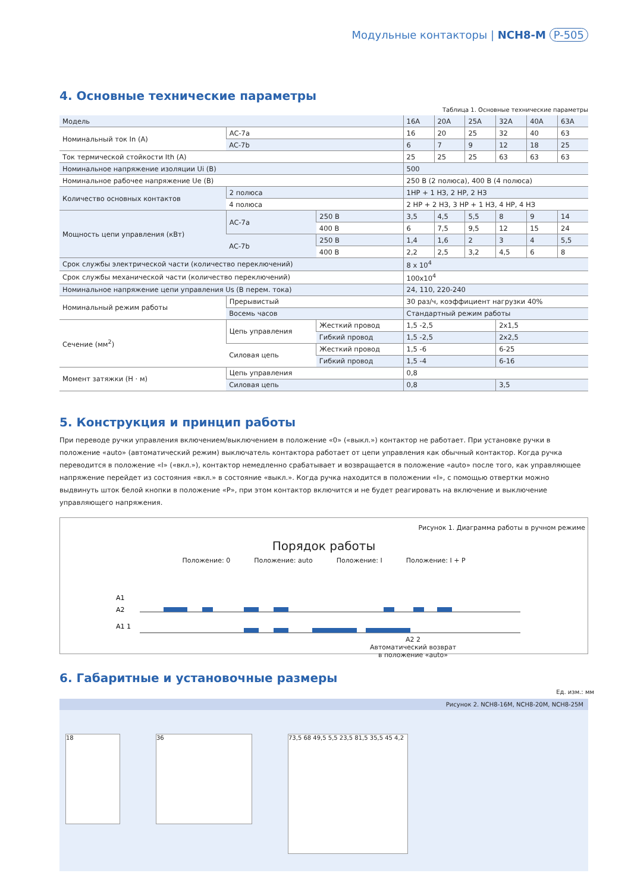Модульные контакторы | NCH8-M P-505
4. Основные технические параметры
Таблица 1. Основные технические параметры
| Модель | | | 16A | 20A | 25A | 32A | 40A | 63A |
| Номинальный ток In (A) | AC-7a | | 16 | 20 | 25 | 32 | 40 | 63 |
| | AC-7b | | 6 | 7 | 9 | 12 | 18 | 25 |
| Ток термической стойкости Ith (A) | | | 25 | 25 | 25 | 63 | 63 | 63 |
| Номинальное напряжение изоляции Ui (B) | | | 500 | | | | | |
| Номинальное рабочее напряжение Ue (B) | | | 250 В (2 полюса), 400 В (4 полюса) | | | | | |
| Количество основных контактов | 2 полюса | | 1НР + 1 НЗ, 2 НР, 2 НЗ | | | | | |
| | 4 полюса | | 2 НР + 2 НЗ, 3 НР + 1 НЗ, 4 НР, 4 НЗ | | | | | |
| Мощность цепи управления (кВт) | AC-7a | 250 В | 3,5 | 4,5 | 5,5 | 8 | 9 | 14 |
| | | 400 В | 6 | 7,5 | 9,5 | 12 | 15 | 24 |
| | AC-7b | 250 В | 1,4 | 1,6 | 2 | 3 | 4 | 5,5 |
| | | 400 В | 2,2 | 2,5 | 3,2 | 4,5 | 6 | 8 |
| Срок службы электрической части (количество переключений) | | | 8 x 10<sup>4</sup> | | | | | |
| Срок службы механической части (количество переключений) | | | 100x10<sup>4</sup> | | | | | |
| Номинальное напряжение цепи управления Us (В перем. тока) | | | 24, 110, 220-240 | | | | | |
| Номинальный режим работы | Прерывистый | | 30 раз/ч, коэффициент нагрузки 40% | | | | | |
| | Восемь часов | | Стандартный режим работы | | | | | |
| Сечение (мм<sup>2</sup>) | Цепь управления | Жесткий провод | 1,5 -2,5 | | | 2x1,5 | | |
| | | Гибкий провод | 1,5 -2,5 | | | 2x2,5 | | |
| | Силовая цепь | Жесткий провод | 1,5 -6 | | | 6-25 | | |
| | | Гибкий провод | 1,5 -4 | | | 6-16 | | |
| Момент затяжки (Н · м) | Цепь управления | | 0,8 | | | | | |
| | Силовая цепь | | 0,8 | | | 3,5 | | |
5. Конструкция и принцип работы
При переводе ручки управления включением/выключением в положение «0» («выкл.») контактор не работает. При установке ручки в положение «auto» (автоматический режим) выключатель контактора работает от цепи управления как обычный контактор. Когда ручка переводится в положение «I» («вкл.»), контактор немедленно срабатывает и возвращается в положение «auto» после того, как управляющее напряжение перейдет из состояния «вкл.» в состояние «выкл.». Когда ручка находится в положении «I», с помощью отвертки можно выдвинуть шток белой кнопки в положение «P», при этом контактор включится и не будет реагировать на включение и выключение управляющего напряжения.
Рисунок 1. Диаграмма работы в ручном режиме
Порядок работы
Положение: 0 Положение: auto Положение: I Положение: I + P
A1
A2
A1 1
A2 2
Автоматический возврат
в положение «auto»
6. Габаритные и установочные размеры
Ед. изм.: мм
Рисунок 2. NCH8-16M, NCH8-20M, NCH8-25M
18 36
73,5 68 49,5 5,5 23,5 81,5 35,5 45 4,2